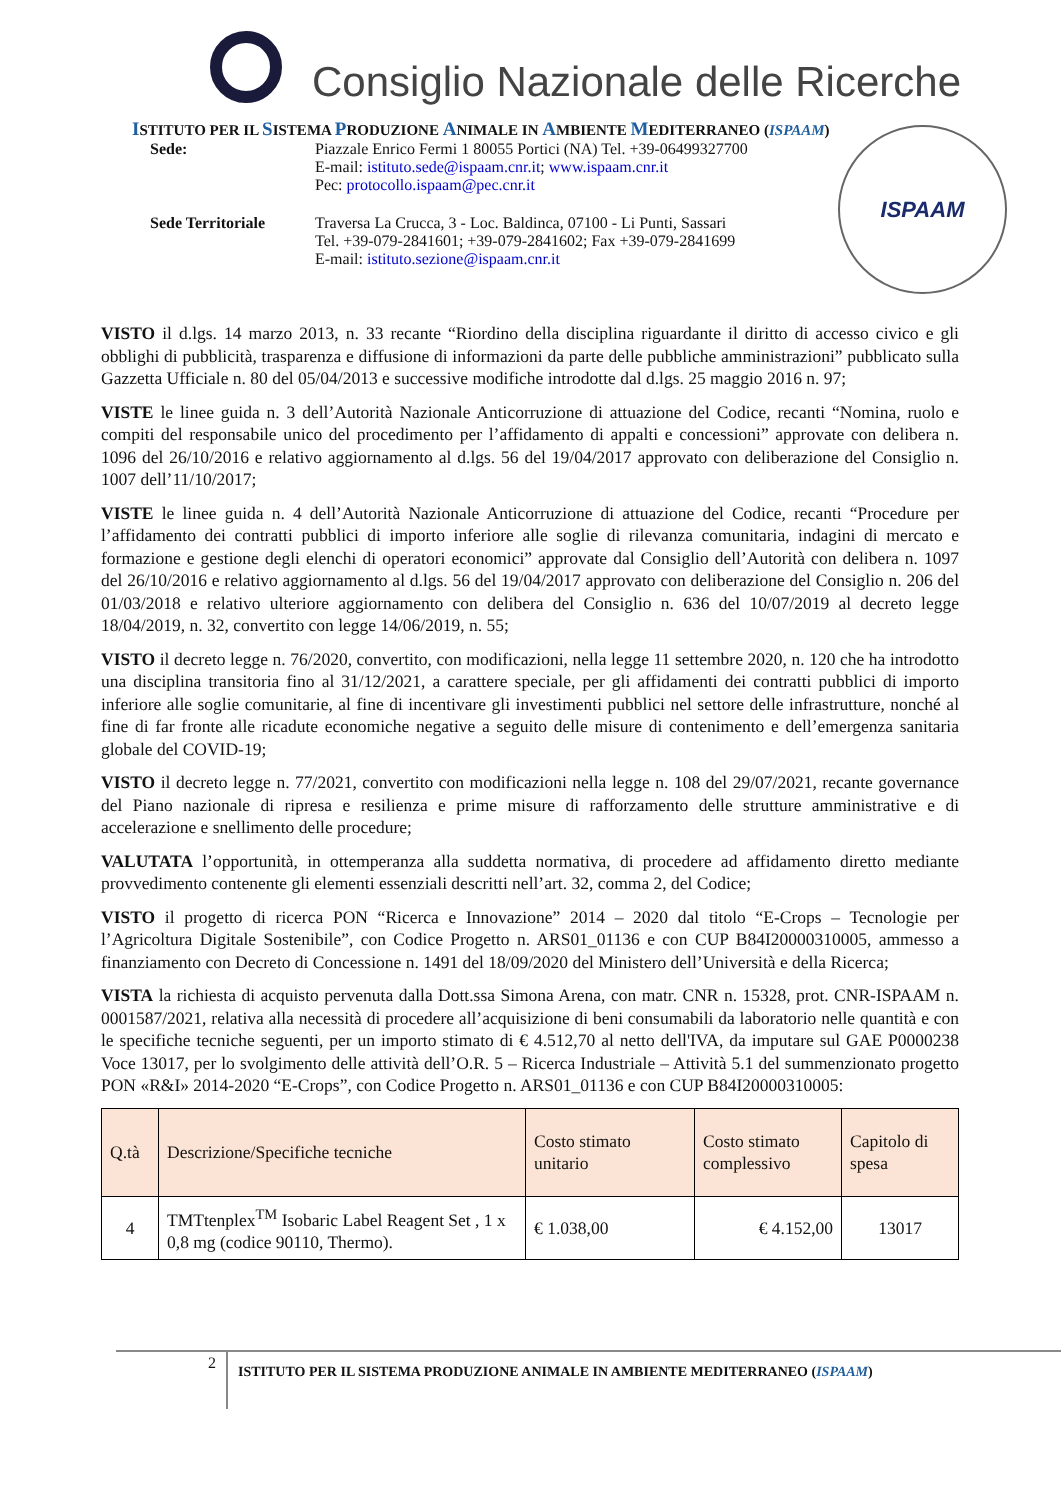Consiglio Nazionale delle Ricerche
ISTITUTO PER IL SISTEMA PRODUZIONE ANIMALE IN AMBIENTE MEDITERRANEO (ISPAAM)
Sede: Piazzale Enrico Fermi 1 80055 Portici (NA) Tel. +39-06499327700
E-mail: istituto.sede@ispaam.cnr.it; www.ispaam.cnr.it
Pec: protocollo.ispaam@pec.cnr.it
Sede Territoriale Traversa La Crucca, 3 - Loc. Baldinca, 07100 - Li Punti, Sassari
Tel. +39-079-2841601; +39-079-2841602; Fax +39-079-2841699
E-mail: istituto.sezione@ispaam.cnr.it
ISPAAM
VISTO il d.lgs. 14 marzo 2013, n. 33 recante “Riordino della disciplina riguardante il diritto di accesso civico e gli obblighi di pubblicità, trasparenza e diffusione di informazioni da parte delle pubbliche amministrazioni” pubblicato sulla Gazzetta Ufficiale n. 80 del 05/04/2013 e successive modifiche introdotte dal d.lgs. 25 maggio 2016 n. 97;
VISTE le linee guida n. 3 dell’Autorità Nazionale Anticorruzione di attuazione del Codice, recanti “Nomina, ruolo e compiti del responsabile unico del procedimento per l’affidamento di appalti e concessioni” approvate con delibera n. 1096 del 26/10/2016 e relativo aggiornamento al d.lgs. 56 del 19/04/2017 approvato con deliberazione del Consiglio n. 1007 dell’11/10/2017;
VISTE le linee guida n. 4 dell’Autorità Nazionale Anticorruzione di attuazione del Codice, recanti “Procedure per l’affidamento dei contratti pubblici di importo inferiore alle soglie di rilevanza comunitaria, indagini di mercato e formazione e gestione degli elenchi di operatori economici” approvate dal Consiglio dell’Autorità con delibera n. 1097 del 26/10/2016 e relativo aggiornamento al d.lgs. 56 del 19/04/2017 approvato con deliberazione del Consiglio n. 206 del 01/03/2018 e relativo ulteriore aggiornamento con delibera del Consiglio n. 636 del 10/07/2019 al decreto legge 18/04/2019, n. 32, convertito con legge 14/06/2019, n. 55;
VISTO il decreto legge n. 76/2020, convertito, con modificazioni, nella legge 11 settembre 2020, n. 120 che ha introdotto una disciplina transitoria fino al 31/12/2021, a carattere speciale, per gli affidamenti dei contratti pubblici di importo inferiore alle soglie comunitarie, al fine di incentivare gli investimenti pubblici nel settore delle infrastrutture, nonché al fine di far fronte alle ricadute economiche negative a seguito delle misure di contenimento e dell’emergenza sanitaria globale del COVID-19;
VISTO il decreto legge n. 77/2021, convertito con modificazioni nella legge n. 108 del 29/07/2021, recante governance del Piano nazionale di ripresa e resilienza e prime misure di rafforzamento delle strutture amministrative e di accelerazione e snellimento delle procedure;
VALUTATA l’opportunità, in ottemperanza alla suddetta normativa, di procedere ad affidamento diretto mediante provvedimento contenente gli elementi essenziali descritti nell’art. 32, comma 2, del Codice;
VISTO il progetto di ricerca PON “Ricerca e Innovazione” 2014 – 2020 dal titolo “E-Crops – Tecnologie per l’Agricoltura Digitale Sostenibile”, con Codice Progetto n. ARS01_01136 e con CUP B84I20000310005, ammesso a finanziamento con Decreto di Concessione n. 1491 del 18/09/2020 del Ministero dell’Università e della Ricerca;
VISTA la richiesta di acquisto pervenuta dalla Dott.ssa Simona Arena, con matr. CNR n. 15328, prot. CNR-ISPAAM n. 0001587/2021, relativa alla necessità di procedere all’acquisizione di beni consumabili da laboratorio nelle quantità e con le specifiche tecniche seguenti, per un importo stimato di € 4.512,70 al netto dell'IVA, da imputare sul GAE P0000238 Voce 13017, per lo svolgimento delle attività dell’O.R. 5 – Ricerca Industriale – Attività 5.1 del summenzionato progetto PON «R&I» 2014-2020 “E-Crops”, con Codice Progetto n. ARS01_01136 e con CUP B84I20000310005:
| Q.tà | Descrizione/Specifiche tecniche | Costo stimato unitario | Costo stimato complessivo | Capitolo di spesa |
| --- | --- | --- | --- | --- |
| 4 | TMTtenplex<sup>TM</sup> Isobaric Label Reagent Set , 1 x 0,8 mg (codice 90110, Thermo). | € 1.038,00 | € 4.152,00 | 13017 |
2
ISTITUTO PER IL SISTEMA PRODUZIONE ANIMALE IN AMBIENTE MEDITERRANEO (ISPAAM)